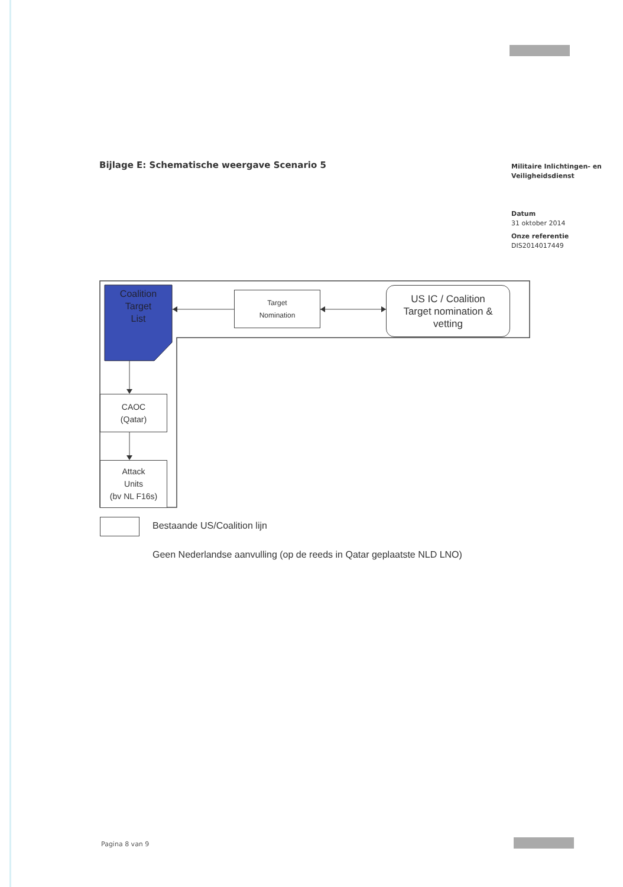Bijlage E: Schematische weergave Scenario 5
Militaire Inlichtingen- en Veiligheidsdienst
Datum
31 oktober 2014
Onze referentie
DIS2014017449
Coalition
Target
List
Target
Nomination
US IC / Coalition
Target nomination &
vetting
CAOC
(Qatar)
Attack
Units
(bv NL F16s)
Bestaande US/Coalition lijn
Geen Nederlandse aanvulling (op de reeds in Qatar geplaatste NLD LNO)
Pagina 8 van 9